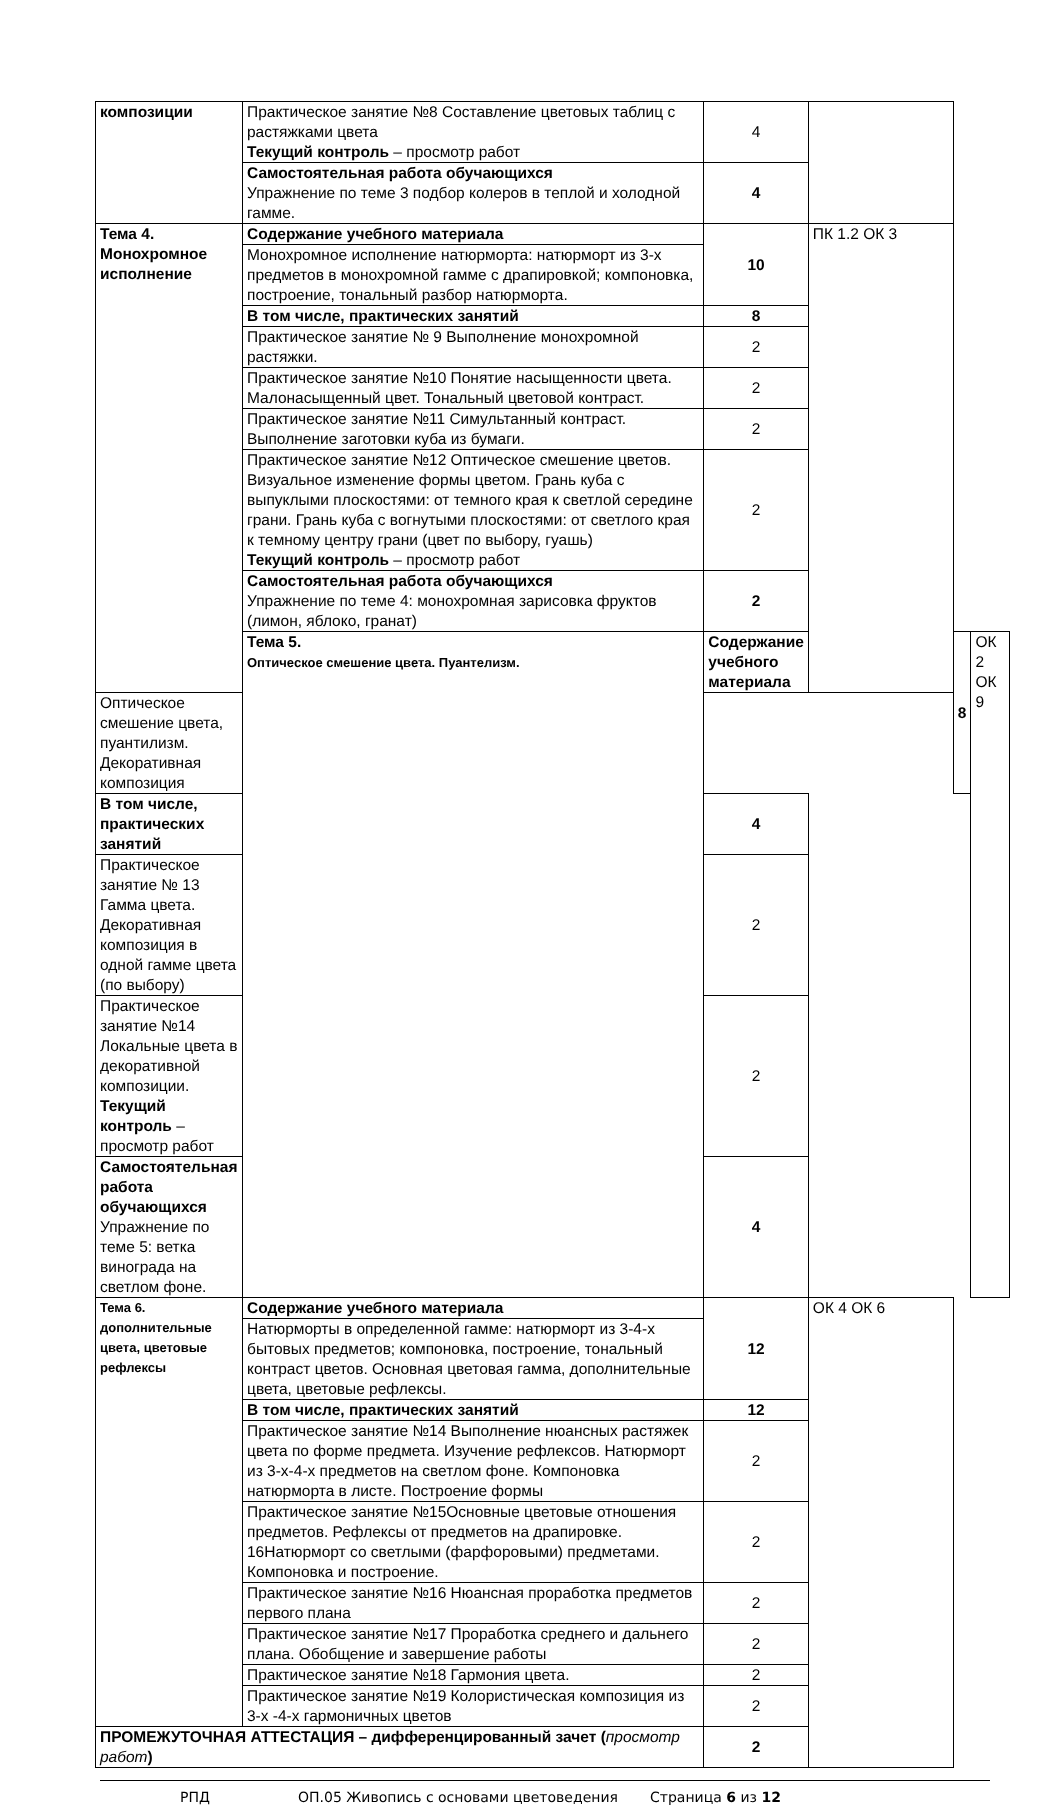| композиции | Практическое занятие №8 Составление цветовых таблиц с растяжками цвета Текущий контроль – просмотр работ | 4 | | | |
| | Самостоятельная работа обучающихся Упражнение по теме 3 подбор колеров в теплой и холодной гамме. | 4 | | | |
| Тема 4. Монохромное исполнение | Содержание учебного материала | 10 | ПК 1.2 ОК 3 | | |
| | Монохромное исполнение натюрморта: натюрморт из 3-х предметов в монохромной гамме с драпировкой; компоновка, построение, тональный разбор натюрморта. | | | | |
| | В том числе, практических занятий | 8 | | | |
| | Практическое занятие № 9 Выполнение монохромной растяжки. | 2 | | | |
| | Практическое занятие №10 Понятие насыщенности цвета. Малонасыщенный цвет. Тональный цветовой контраст. | 2 | | | |
| | Практическое занятие №11 Симультанный контраст. Выполнение заготовки куба из бумаги. | 2 | | | |
| | Практическое занятие №12 Оптическое смешение цветов. Визуальное изменение формы цветом. Грань куба с выпуклыми плоскостями: от темного края к светлой середине грани. Грань куба с вогнутыми плоскостями: от светлого края к темному центру грани (цвет по выбору, гуашь) Текущий контроль – просмотр работ | 2 | | | |
| | Самостоятельная работа обучающихся Упражнение по теме 4: монохромная зарисовка фруктов (лимон, яблоко, гранат) | 2 | | | |
| | Тема 5. Оптическое смешение цвета. Пуантелизм. | Содержание учебного материала | | 8 | ОК 2 ОК 9 |
| Оптическое смешение цвета, пуантилизм. Декоративная композиция | | | | | |
| В том числе, практических занятий | | 4 | | | |
| Практическое занятие № 13 Гамма цвета. Декоративная композиция в одной гамме цвета (по выбору) | | 2 | | | |
| Практическое занятие №14 Локальные цвета в декоративной композиции. Текущий контроль – просмотр работ | | 2 | | | |
| Самостоятельная работа обучающихся Упражнение по теме 5: ветка винограда на светлом фоне. | | 4 | | | |
| Тема 6. дополнительные цвета, цветовые рефлексы | Содержание учебного материала | 12 | ОК 4 ОК 6 | | |
| | Натюрморты в определенной гамме: натюрморт из 3-4-х бытовых предметов; компоновка, построение, тональный контраст цветов. Основная цветовая гамма, дополнительные цвета, цветовые рефлексы. | | | | |
| | В том числе, практических занятий | 12 | | | |
| | Практическое занятие №14 Выполнение нюансных растяжек цвета по форме предмета. Изучение рефлексов. Натюрморт из 3-х-4-х предметов на светлом фоне. Компоновка натюрморта в листе. Построение формы | 2 | | | |
| | Практическое занятие №15Основные цветовые отношения предметов. Рефлексы от предметов на драпировке. 16Натюрморт со светлыми (фарфоровыми) предметами. Компоновка и построение. | 2 | | | |
| | Практическое занятие №16 Нюансная проработка предметов первого плана | 2 | | | |
| | Практическое занятие №17 Проработка среднего и дальнего плана. Обобщение и завершение работы | 2 | | | |
| | Практическое занятие №18 Гармония цвета. | 2 | | | |
| | Практическое занятие №19 Колористическая композиция из 3-х -4-х гармоничных цветов | 2 | | | |
| ПРОМЕЖУТОЧНАЯ АТТЕСТАЦИЯ – дифференцированный зачет ( просмотр работ ) | | 2 | | | |
РПД ОП.05 Живопись с основами цветоведения Страница 6 из 12